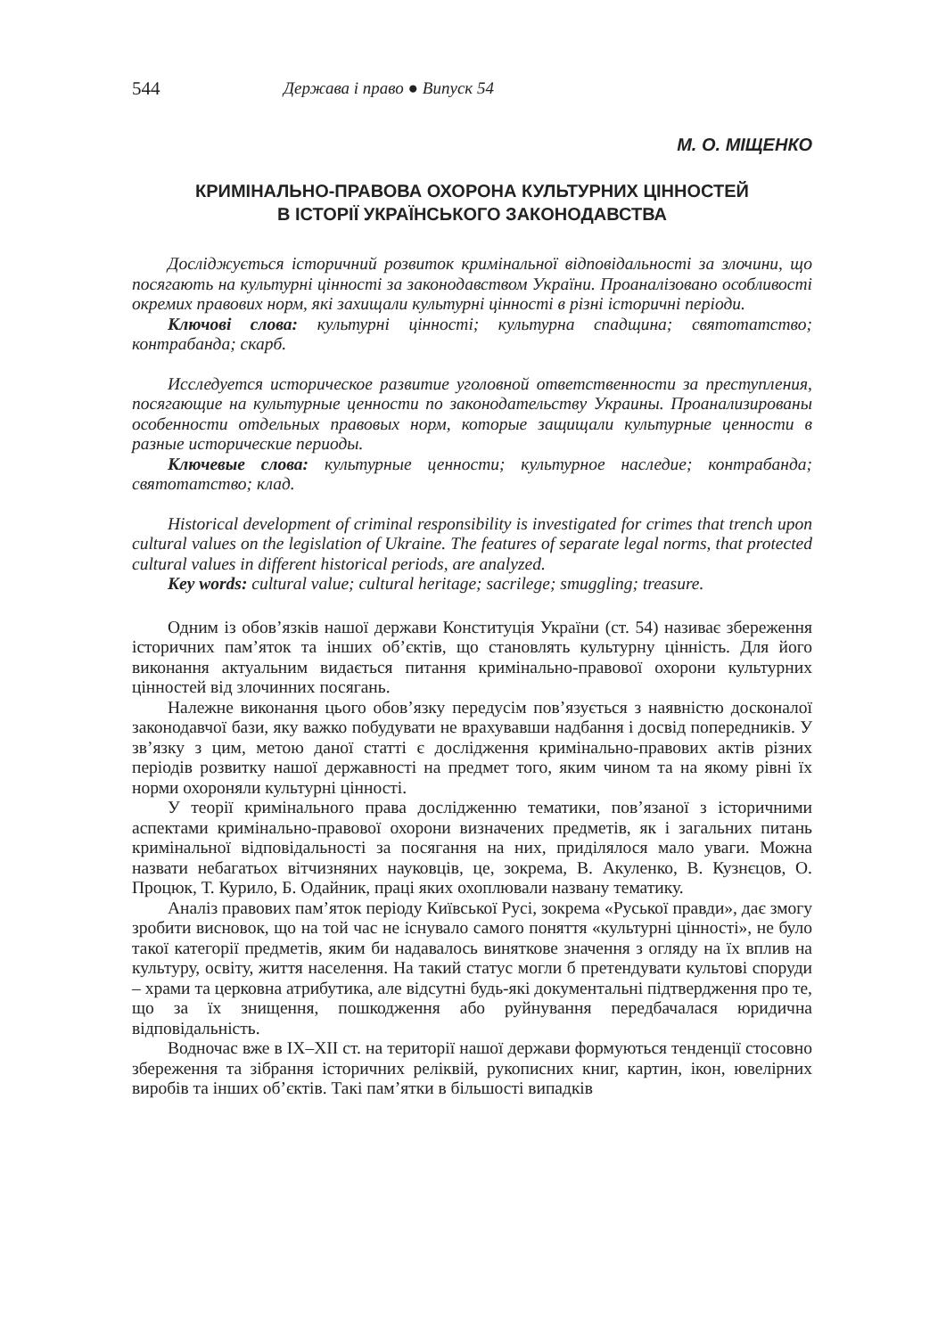544 Держава і право ● Випуск 54
М. О. МІЩЕНКО
КРИМІНАЛЬНО-ПРАВОВА ОХОРОНА КУЛЬТУРНИХ ЦІННОСТЕЙ
В ІСТОРІЇ УКРАЇНСЬКОГО ЗАКОНОДАВСТВА
Досліджується історичний розвиток кримінальної відповідальності за злочини, що посягають на культурні цінності за законодавством України. Проаналізовано особливості окремих правових норм, які захищали культурні цінності в різні історичні періоди.
Ключові слова: культурні цінності; культурна спадщина; святотатство; контрабанда; скарб.
Исследуется историческое развитие уголовной ответственности за преступления, посягающие на культурные ценности по законодательству Украины. Проанализированы особенности отдельных правовых норм, которые защищали культурные ценности в разные исторические периоды.
Ключевые слова: культурные ценности; культурное наследие; контрабанда; святотатство; клад.
Historical development of criminal responsibility is investigated for crimes that trench upon cultural values on the legislation of Ukraine. The features of separate legal norms, that protected cultural values in different historical periods, are analyzed.
Key words: cultural value; cultural heritage; sacrilege; smuggling; treasure.
Одним із обов’язків нашої держави Конституція України (ст. 54) називає збереження історичних пам’яток та інших об’єктів, що становлять культурну цінність. Для його виконання актуальним видається питання кримінально-правової охорони культурних цінностей від злочинних посягань.
Належне виконання цього обов’язку передусім пов’язується з наявністю досконалої законодавчої бази, яку важко побудувати не врахувавши надбання і досвід попередників. У зв’язку з цим, метою даної статті є дослідження кримінально-правових актів різних періодів розвитку нашої державності на предмет того, яким чином та на якому рівні їх норми охороняли культурні цінності.
У теорії кримінального права дослідженню тематики, пов’язаної з історичними аспектами кримінально-правової охорони визначених предметів, як і загальних питань кримінальної відповідальності за посягання на них, приділялося мало уваги. Можна назвати небагатьох вітчизняних науковців, це, зокрема, В. Акуленко, В. Кузнєцов, О. Процюк, Т. Курило, Б. Одайник, праці яких охоплювали названу тематику.
Аналіз правових пам’яток періоду Київської Русі, зокрема «Руської правди», дає змогу зробити висновок, що на той час не існувало самого поняття «культурні цінності», не було такої категорії предметів, яким би надавалось виняткове значення з огляду на їх вплив на культуру, освіту, життя населення. На такий статус могли б претендувати культові споруди – храми та церковна атрибутика, але відсутні будь-які документальні підтвердження про те, що за їх знищення, пошкодження або руйнування передбачалася юридична відповідальність.
Водночас вже в IX–XII ст. на території нашої держави формуються тенденції стосовно збереження та зібрання історичних реліквій, рукописних книг, картин, ікон, ювелірних виробів та інших об’єктів. Такі пам’ятки в більшості випадків